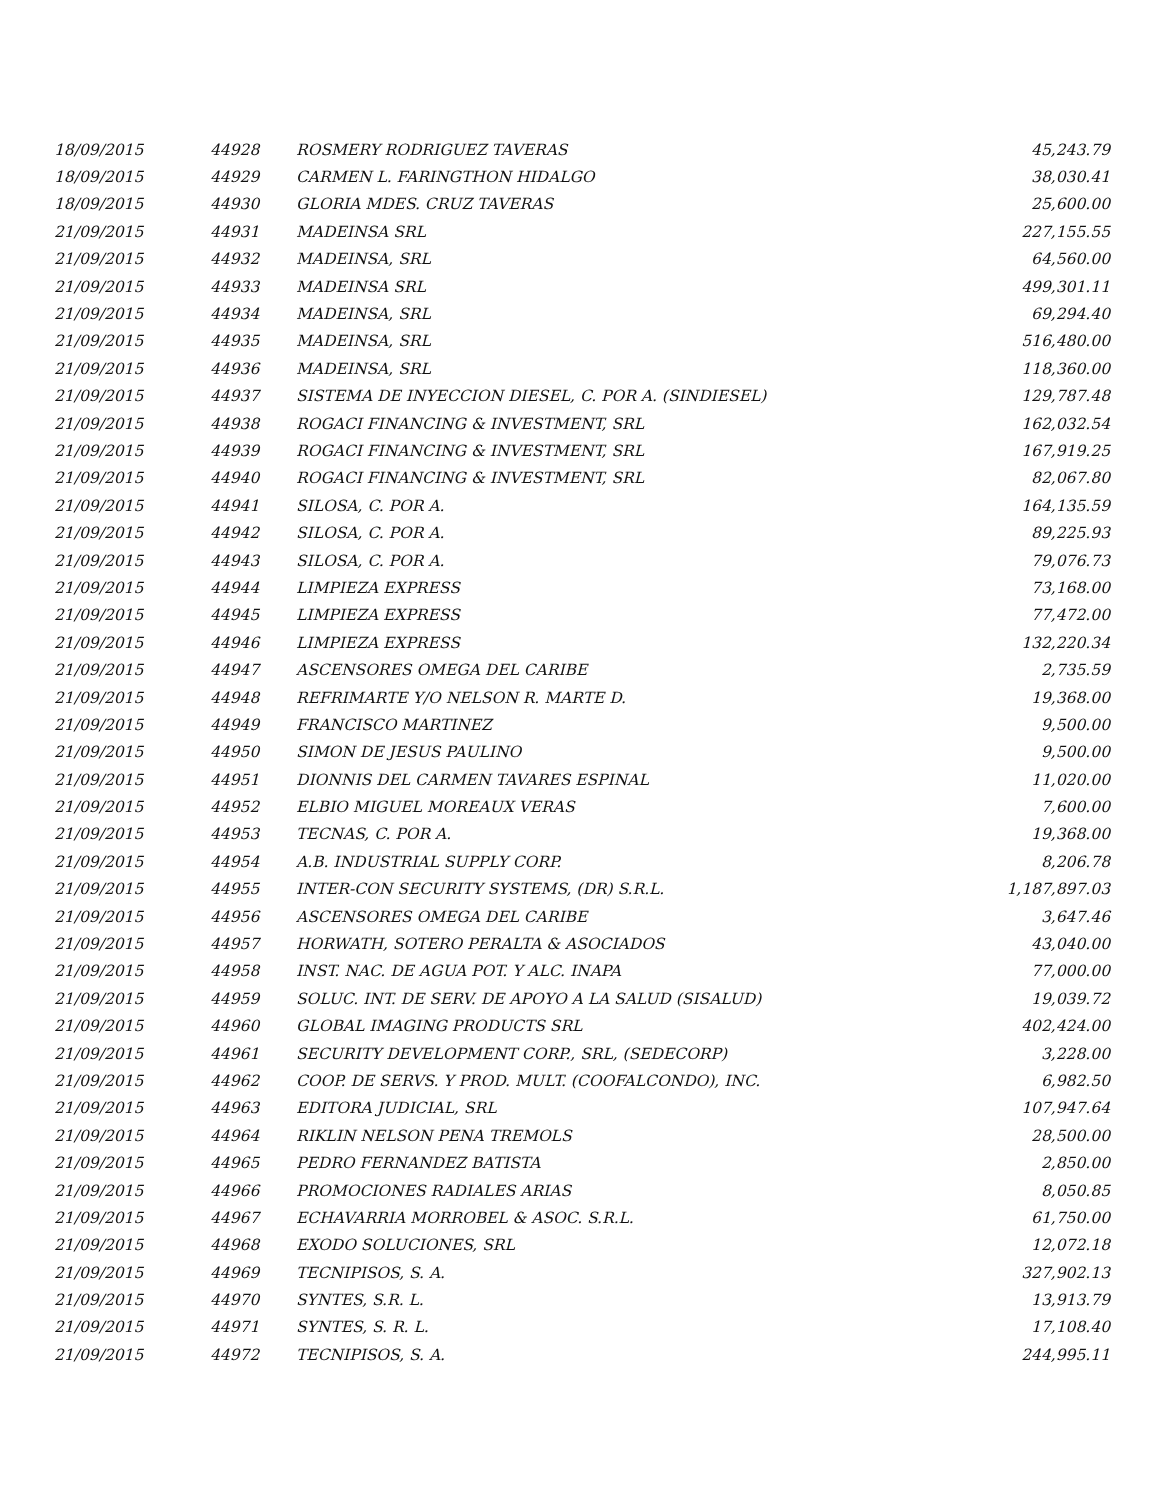| 18/09/2015 | 44928 | ROSMERY RODRIGUEZ TAVERAS | 45,243.79 |
| 18/09/2015 | 44929 | CARMEN L. FARINGTHON HIDALGO | 38,030.41 |
| 18/09/2015 | 44930 | GLORIA MDES. CRUZ TAVERAS | 25,600.00 |
| 21/09/2015 | 44931 | MADEINSA SRL | 227,155.55 |
| 21/09/2015 | 44932 | MADEINSA, SRL | 64,560.00 |
| 21/09/2015 | 44933 | MADEINSA SRL | 499,301.11 |
| 21/09/2015 | 44934 | MADEINSA, SRL | 69,294.40 |
| 21/09/2015 | 44935 | MADEINSA, SRL | 516,480.00 |
| 21/09/2015 | 44936 | MADEINSA, SRL | 118,360.00 |
| 21/09/2015 | 44937 | SISTEMA DE INYECCION DIESEL, C. POR A. (SINDIESEL) | 129,787.48 |
| 21/09/2015 | 44938 | ROGACI FINANCING & INVESTMENT, SRL | 162,032.54 |
| 21/09/2015 | 44939 | ROGACI FINANCING & INVESTMENT, SRL | 167,919.25 |
| 21/09/2015 | 44940 | ROGACI FINANCING & INVESTMENT, SRL | 82,067.80 |
| 21/09/2015 | 44941 | SILOSA, C. POR A. | 164,135.59 |
| 21/09/2015 | 44942 | SILOSA, C. POR A. | 89,225.93 |
| 21/09/2015 | 44943 | SILOSA, C. POR A. | 79,076.73 |
| 21/09/2015 | 44944 | LIMPIEZA EXPRESS | 73,168.00 |
| 21/09/2015 | 44945 | LIMPIEZA EXPRESS | 77,472.00 |
| 21/09/2015 | 44946 | LIMPIEZA EXPRESS | 132,220.34 |
| 21/09/2015 | 44947 | ASCENSORES OMEGA DEL CARIBE | 2,735.59 |
| 21/09/2015 | 44948 | REFRIMARTE Y/O NELSON R. MARTE D. | 19,368.00 |
| 21/09/2015 | 44949 | FRANCISCO MARTINEZ | 9,500.00 |
| 21/09/2015 | 44950 | SIMON DE JESUS PAULINO | 9,500.00 |
| 21/09/2015 | 44951 | DIONNIS DEL CARMEN TAVARES ESPINAL | 11,020.00 |
| 21/09/2015 | 44952 | ELBIO MIGUEL MOREAUX VERAS | 7,600.00 |
| 21/09/2015 | 44953 | TECNAS, C. POR A. | 19,368.00 |
| 21/09/2015 | 44954 | A.B. INDUSTRIAL SUPPLY CORP. | 8,206.78 |
| 21/09/2015 | 44955 | INTER-CON SECURITY SYSTEMS, (DR) S.R.L. | 1,187,897.03 |
| 21/09/2015 | 44956 | ASCENSORES OMEGA DEL CARIBE | 3,647.46 |
| 21/09/2015 | 44957 | HORWATH, SOTERO PERALTA & ASOCIADOS | 43,040.00 |
| 21/09/2015 | 44958 | INST. NAC. DE AGUA POT. Y ALC. INAPA | 77,000.00 |
| 21/09/2015 | 44959 | SOLUC. INT. DE SERV. DE APOYO A LA SALUD (SISALUD) | 19,039.72 |
| 21/09/2015 | 44960 | GLOBAL IMAGING PRODUCTS SRL | 402,424.00 |
| 21/09/2015 | 44961 | SECURITY DEVELOPMENT CORP., SRL, (SEDECORP) | 3,228.00 |
| 21/09/2015 | 44962 | COOP. DE SERVS. Y PROD. MULT. (COOFALCONDO), INC. | 6,982.50 |
| 21/09/2015 | 44963 | EDITORA JUDICIAL, SRL | 107,947.64 |
| 21/09/2015 | 44964 | RIKLIN NELSON PENA TREMOLS | 28,500.00 |
| 21/09/2015 | 44965 | PEDRO FERNANDEZ BATISTA | 2,850.00 |
| 21/09/2015 | 44966 | PROMOCIONES RADIALES ARIAS | 8,050.85 |
| 21/09/2015 | 44967 | ECHAVARRIA MORROBEL & ASOC. S.R.L. | 61,750.00 |
| 21/09/2015 | 44968 | EXODO SOLUCIONES, SRL | 12,072.18 |
| 21/09/2015 | 44969 | TECNIPISOS, S. A. | 327,902.13 |
| 21/09/2015 | 44970 | SYNTES, S.R. L. | 13,913.79 |
| 21/09/2015 | 44971 | SYNTES, S. R. L. | 17,108.40 |
| 21/09/2015 | 44972 | TECNIPISOS, S. A. | 244,995.11 |